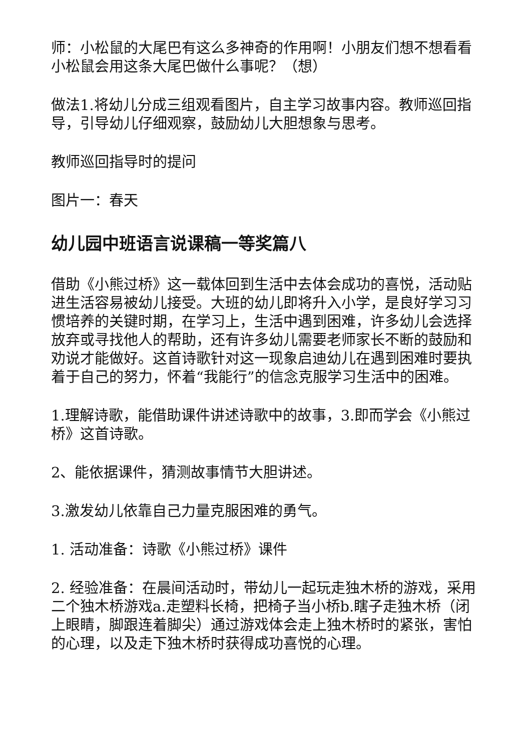师：小松鼠的大尾巴有这么多神奇的作用啊！小朋友们想不想看看小松鼠会用这条大尾巴做什么事呢？（想）
做法1.将幼儿分成三组观看图片，自主学习故事内容。教师巡回指导，引导幼儿仔细观察，鼓励幼儿大胆想象与思考。
教师巡回指导时的提问
图片一：春天
幼儿园中班语言说课稿一等奖篇八
借助《小熊过桥》这一载体回到生活中去体会成功的喜悦，活动贴进生活容易被幼儿接受。大班的幼儿即将升入小学，是良好学习习惯培养的关键时期，在学习上，生活中遇到困难，许多幼儿会选择放弃或寻找他人的帮助，还有许多幼儿需要老师家长不断的鼓励和劝说才能做好。这首诗歌针对这一现象启迪幼儿在遇到困难时要执着于自己的努力，怀着“我能行”的信念克服学习生活中的困难。
1.理解诗歌，能借助课件讲述诗歌中的故事，3.即而学会《小熊过桥》这首诗歌。
2、能依据课件，猜测故事情节大胆讲述。
3.激发幼儿依靠自己力量克服困难的勇气。
1. 活动准备：诗歌《小熊过桥》课件
2. 经验准备：在晨间活动时，带幼儿一起玩走独木桥的游戏，采用二个独木桥游戏a.走塑料长椅，把椅子当小桥b.瞎子走独木桥（闭上眼睛，脚跟连着脚尖）通过游戏体会走上独木桥时的紧张，害怕的心理，以及走下独木桥时获得成功喜悦的心理。